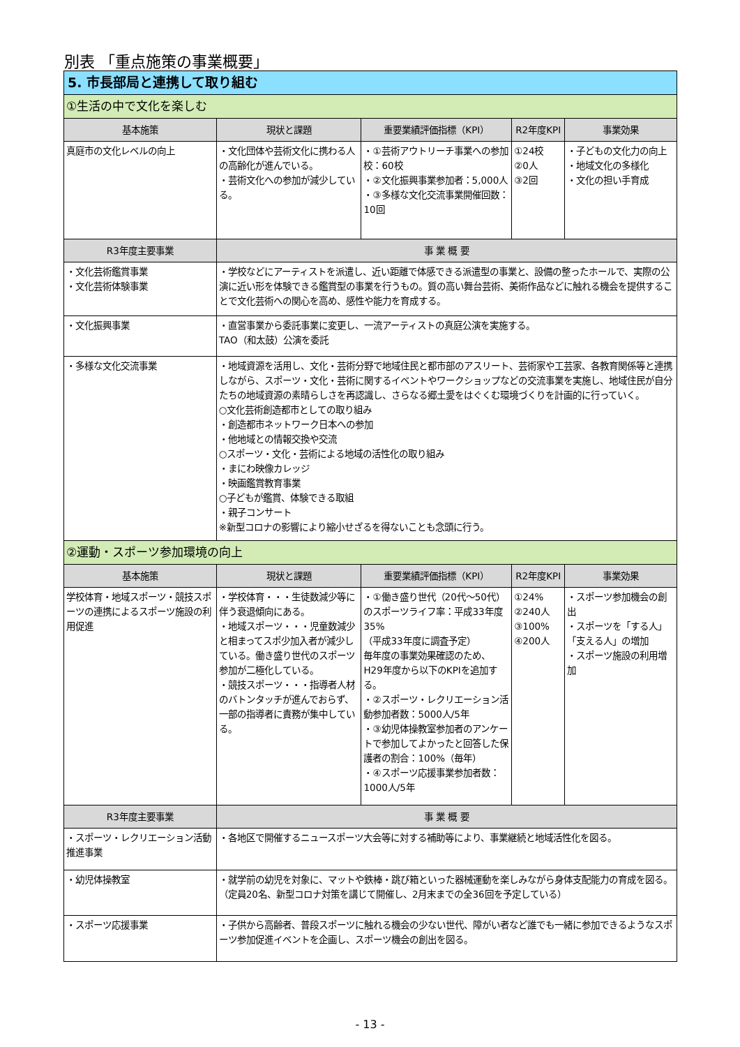別表 「重点施策の事業概要」
| 5. 市長部局と連携して取り組む | | | | |
| ①生活の中で文化を楽しむ | | | | |
| 基本施策 | 現状と課題 | 重要業績評価指標（KPI） | R2年度KPI | 事業効果 |
| 真庭市の文化レベルの向上 | ・文化団体や芸術文化に携わる人の高齢化が進んでいる。 ・芸術文化への参加が減少している。 | ・①芸術アウトリーチ事業への参加校：60校 ・②文化振興事業参加者：5,000人 ・③多様な文化交流事業開催回数：10回 | ①24校 ②0人 ③2回 | ・子どもの文化力の向上 ・地域文化の多様化 ・文化の担い手育成 |
| R3年度主要事業 | 事 業 概 要 | | | |
| ・文化芸術鑑賞事業 ・文化芸術体験事業 | ・学校などにアーティストを派遣し、近い距離で体感できる派遣型の事業と、設備の整ったホールで、実際の公演に近い形を体験できる鑑賞型の事業を行うもの。質の高い舞台芸術、美術作品などに触れる機会を提供することで文化芸術への関心を高め、感性や能力を育成する。 | | | |
| ・文化振興事業 | ・直営事業から委託事業に変更し、一流アーティストの真庭公演を実施する。 TAO（和太鼓）公演を委託 | | | |
| ・多様な文化交流事業 | ・地域資源を活用し、文化・芸術分野で地域住民と都市部のアスリート、芸術家や工芸家、各教育関係等と連携しながら、スポーツ・文化・芸術に関するイベントやワークショップなどの交流事業を実施し、地域住民が自分たちの地域資源の素晴らしさを再認識し、さらなる郷土愛をはぐくむ環境づくりを計画的に行っていく。 ○文化芸術創造都市としての取り組み ・創造都市ネットワーク日本への参加 ・他地域との情報交換や交流 ○スポーツ・文化・芸術による地域の活性化の取り組み ・まにわ映像カレッジ ・映画鑑賞教育事業 ○子どもが鑑賞、体験できる取組 ・親子コンサート ※新型コロナの影響により縮小せざるを得ないことも念頭に行う。 | | | |
| ②運動・スポーツ参加環境の向上 | | | | |
| 基本施策 | 現状と課題 | 重要業績評価指標（KPI） | R2年度KPI | 事業効果 |
| 学校体育・地域スポーツ・競技スポーツの連携によるスポーツ施設の利用促進 | ・学校体育・・・生徒数減少等に伴う衰退傾向にある。 ・地域スポーツ・・・児童数減少と相まってスポ少加入者が減少している。働き盛り世代のスポーツ参加が二極化している。 ・競技スポーツ・・・指導者人材のバトンタッチが進んでおらず、一部の指導者に責務が集中している。 | ・①働き盛り世代（20代～50代）のスポーツライフ率：平成33年度35% （平成33年度に調査予定） 毎年度の事業効果確認のため、H29年度から以下のKPIを追加する。 ・②スポーツ・レクリエーション活動参加者数：5000人/5年 ・③幼児体操教室参加者のアンケートで参加してよかったと回答した保護者の割合：100%（毎年） ・④スポーツ応援事業参加者数：1000人/5年 | ①24% ②240人 ③100% ④200人 | ・スポーツ参加機会の創出 ・スポーツを「する人」「支える人」の増加 ・スポーツ施設の利用増加 |
| R3年度主要事業 | 事 業 概 要 | | | |
| ・スポーツ・レクリエーション活動推進事業 | ・各地区で開催するニュースポーツ大会等に対する補助等により、事業継続と地域活性化を図る。 | | | |
| ・幼児体操教室 | ・就学前の幼児を対象に、マットや鉄棒・跳び箱といった器械運動を楽しみながら身体支配能力の育成を図る。 （定員20名、新型コロナ対策を講じて開催し、2月末までの全36回を予定している） | | | |
| ・スポーツ応援事業 | ・子供から高齢者、普段スポーツに触れる機会の少ない世代、障がい者など誰でも一緒に参加できるようなスポーツ参加促進イベントを企画し、スポーツ機会の創出を図る。 | | | |
- 13 -